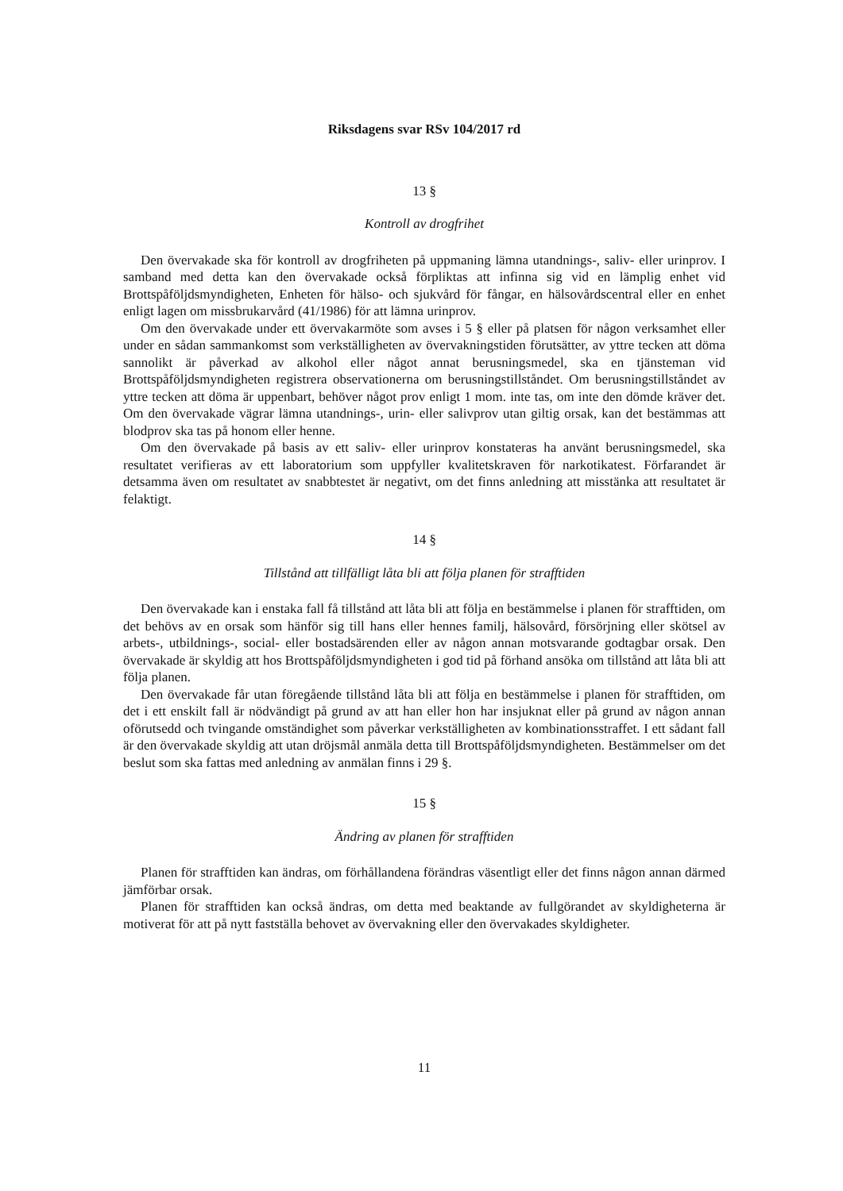Riksdagens svar RSv 104/2017 rd
13 §
Kontroll av drogfrihet
Den övervakade ska för kontroll av drogfriheten på uppmaning lämna utandnings-, saliv- eller urinprov. I samband med detta kan den övervakade också förpliktas att infinna sig vid en lämplig enhet vid Brottspåföljdsmyndigheten, Enheten för hälso- och sjukvård för fångar, en hälsovårdscentral eller en enhet enligt lagen om missbrukarvård (41/1986) för att lämna urinprov.
Om den övervakade under ett övervakarmöte som avses i 5 § eller på platsen för någon verksamhet eller under en sådan sammankomst som verkställigheten av övervakningstiden förutsätter, av yttre tecken att döma sannolikt är påverkad av alkohol eller något annat berusningsmedel, ska en tjänsteman vid Brottspåföljdsmyndigheten registrera observationerna om berusningstillståndet. Om berusningstillståndet av yttre tecken att döma är uppenbart, behöver något prov enligt 1 mom. inte tas, om inte den dömde kräver det. Om den övervakade vägrar lämna utandnings-, urin- eller salivprov utan giltig orsak, kan det bestämmas att blodprov ska tas på honom eller henne.
Om den övervakade på basis av ett saliv- eller urinprov konstateras ha använt berusningsmedel, ska resultatet verifieras av ett laboratorium som uppfyller kvalitetskraven för narkotikatest. Förfarandet är detsamma även om resultatet av snabbtestet är negativt, om det finns anledning att misstänka att resultatet är felaktigt.
14 §
Tillstånd att tillfälligt låta bli att följa planen för strafftiden
Den övervakade kan i enstaka fall få tillstånd att låta bli att följa en bestämmelse i planen för strafftiden, om det behövs av en orsak som hänför sig till hans eller hennes familj, hälsovård, försörjning eller skötsel av arbets-, utbildnings-, social- eller bostadsärenden eller av någon annan motsvarande godtagbar orsak. Den övervakade är skyldig att hos Brottspåföljdsmyndigheten i god tid på förhand ansöka om tillstånd att låta bli att följa planen.
Den övervakade får utan föregående tillstånd låta bli att följa en bestämmelse i planen för strafftiden, om det i ett enskilt fall är nödvändigt på grund av att han eller hon har insjuknat eller på grund av någon annan oförutsedd och tvingande omständighet som påverkar verkställigheten av kombinationsstraffet. I ett sådant fall är den övervakade skyldig att utan dröjsmål anmäla detta till Brottspåföljdsmyndigheten. Bestämmelser om det beslut som ska fattas med anledning av anmälan finns i 29 §.
15 §
Ändring av planen för strafftiden
Planen för strafftiden kan ändras, om förhållandena förändras väsentligt eller det finns någon annan därmed jämförbar orsak.
Planen för strafftiden kan också ändras, om detta med beaktande av fullgörandet av skyldigheterna är motiverat för att på nytt fastställa behovet av övervakning eller den övervakades skyldigheter.
11